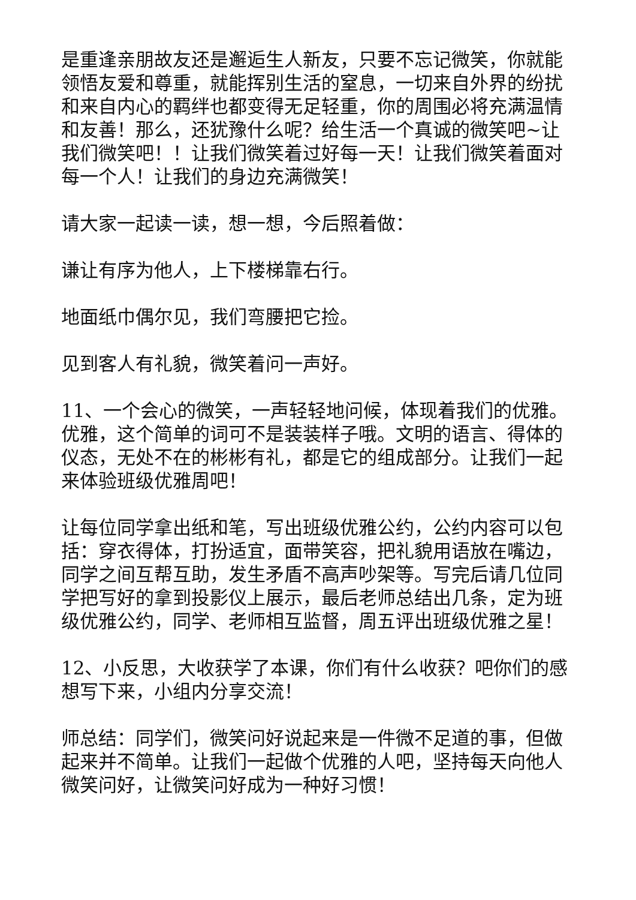是重逢亲朋故友还是邂逅生人新友，只要不忘记微笑，你就能领悟友爱和尊重，就能挥别生活的窒息，一切来自外界的纷扰和来自内心的羁绊也都变得无足轻重，你的周围必将充满温情和友善！那么，还犹豫什么呢？给生活一个真诚的微笑吧~让我们微笑吧！！让我们微笑着过好每一天！让我们微笑着面对每一个人！让我们的身边充满微笑！
请大家一起读一读，想一想，今后照着做：
谦让有序为他人，上下楼梯靠右行。
地面纸巾偶尔见，我们弯腰把它捡。
见到客人有礼貌，微笑着问一声好。
11、一个会心的微笑，一声轻轻地问候，体现着我们的优雅。优雅，这个简单的词可不是装装样子哦。文明的语言、得体的仪态，无处不在的彬彬有礼，都是它的组成部分。让我们一起来体验班级优雅周吧！
让每位同学拿出纸和笔，写出班级优雅公约，公约内容可以包括：穿衣得体，打扮适宜，面带笑容，把礼貌用语放在嘴边，同学之间互帮互助，发生矛盾不高声吵架等。写完后请几位同学把写好的拿到投影仪上展示，最后老师总结出几条，定为班级优雅公约，同学、老师相互监督，周五评出班级优雅之星！
12、小反思，大收获学了本课，你们有什么收获？吧你们的感想写下来，小组内分享交流！
师总结：同学们，微笑问好说起来是一件微不足道的事，但做起来并不简单。让我们一起做个优雅的人吧，坚持每天向他人微笑问好，让微笑问好成为一种好习惯！